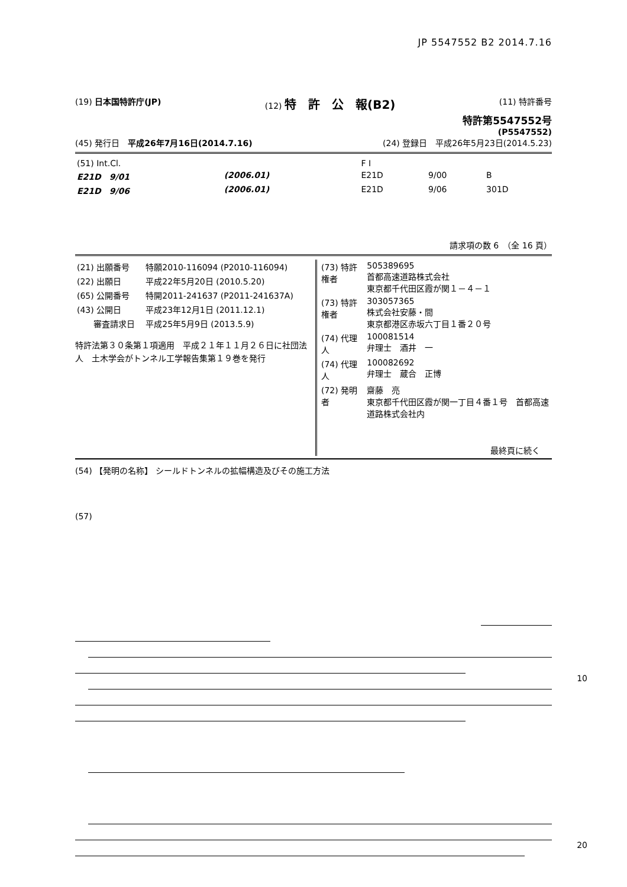JP 5547552 B2 2014.7.16
(19) 日本国特許庁(JP) (12) 特　許　公　報(B2)
(11) 特許番号
特許第5547552号
(P5547552)
(45) 発行日　平成26年7月16日(2014.7.16)
(24) 登録日　平成26年5月23日(2014.5.23)
| (51) Int.Cl. | | | F I | | |
| E21D 9/01 | (2006.01) | | E21D | 9/00 | B |
| E21D 9/06 | (2006.01) | | E21D | 9/06 | 301D |
請求項の数 6　（全 16 頁）
| (21) 出願番号 | 特願2010-116094 (P2010-116094) |
| (22) 出願日 | 平成22年5月20日 (2010.5.20) |
| (65) 公開番号 | 特開2011-241637 (P2011-241637A) |
| (43) 公開日 | 平成23年12月1日 (2011.12.1) |
| 審査請求日 | 平成25年5月9日 (2013.5.9) |
特許法第３０条第１項適用　平成２１年１１月２６日に社団法人　土木学会がトンネル工学報告集第１９巻を発行
| (73) 特許権者 | 505389695 首都高速道路株式会社 東京都千代田区霞が関１－４－１ |
| (73) 特許権者 | 303057365 株式会社安藤・間 東京都港区赤坂六丁目１番２０号 |
| (74) 代理人 | 100081514 弁理士 酒井 一 |
| (74) 代理人 | 100082692 弁理士 蔵合 正博 |
| (72) 発明者 | 齋藤 亮 東京都千代田区霞が関一丁目４番１号 首都高速道路株式会社内 |
最終頁に続く
(54) 【発明の名称】 シールドトンネルの拡幅構造及びその施工方法
(57)
10
20